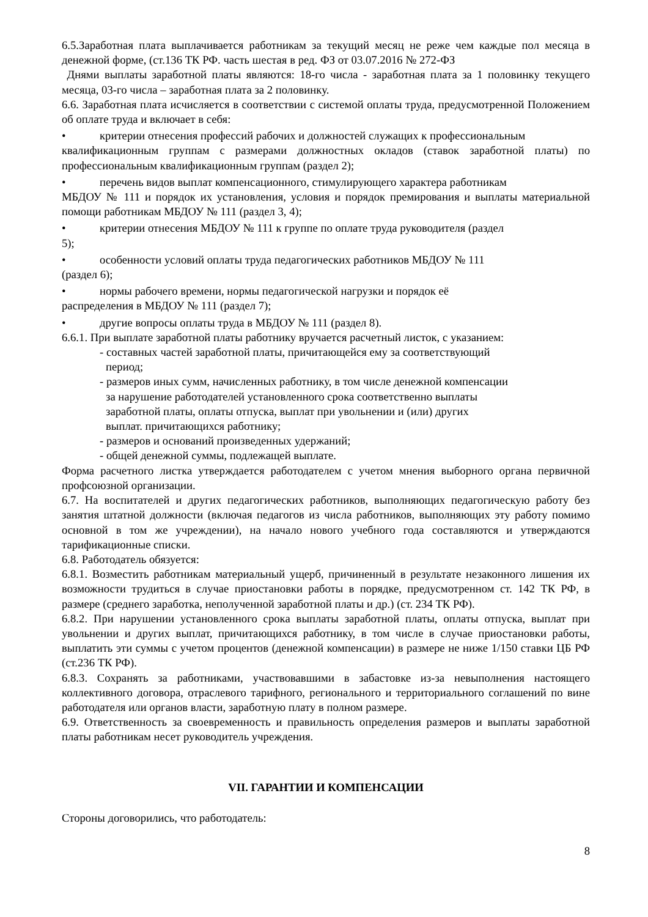6.5.Заработная плата выплачивается работникам за текущий месяц не реже чем каждые пол месяца в денежной форме, (ст.136 ТК РФ. часть шестая в ред. ФЗ от 03.07.2016 № 272-ФЗ
Днями выплаты заработной платы являются: 18-го числа - заработная плата за 1 половинку текущего месяца, 03-го числа – заработная плата за 2 половинку.
6.6. Заработная плата исчисляется в соответствии с системой оплаты труда, предусмотренной Положением об оплате труда и включает в себя:
• критерии отнесения профессий рабочих и должностей служащих к профессиональным
квалификационным группам с размерами должностных окладов (ставок заработной платы) по профессиональным квалификационным группам (раздел 2);
• перечень видов выплат компенсационного, стимулирующего характера работникам
МБДОУ № 111 и порядок их установления, условия и порядок премирования и выплаты материальной помощи работникам МБДОУ № 111 (раздел 3, 4);
• критерии отнесения МБДОУ № 111 к группе по оплате труда руководителя (раздел
5);
• особенности условий оплаты труда педагогических работников МБДОУ № 111
(раздел 6);
• нормы рабочего времени, нормы педагогической нагрузки и порядок её
распределения в МБДОУ № 111 (раздел 7);
• другие вопросы оплаты труда в МБДОУ № 111 (раздел 8).
6.6.1. При выплате заработной платы работнику вручается расчетный листок, с указанием:
- составных частей заработной платы, причитающейся ему за соответствующий
период;
- размеров иных сумм, начисленных работнику, в том числе денежной компенсации
за нарушение работодателей установленного срока соответственно выплаты
заработной платы, оплаты отпуска, выплат при увольнении и (или) других
выплат. причитающихся работнику;
- размеров и оснований произведенных удержаний;
- общей денежной суммы, подлежащей выплате.
Форма расчетного листка утверждается работодателем с учетом мнения выборного органа первичной профсоюзной организации.
6.7. На воспитателей и других педагогических работников, выполняющих педагогическую работу без занятия штатной должности (включая педагогов из числа работников, выполняющих эту работу помимо основной в том же учреждении), на начало нового учебного года составляются и утверждаются тарификационные списки.
6.8. Работодатель обязуется:
6.8.1. Возместить работникам материальный ущерб, причиненный в результате незаконного лишения их возможности трудиться в случае приостановки работы в порядке, предусмотренном ст. 142 ТК РФ, в размере (среднего заработка, неполученной заработной платы и др.) (ст. 234 ТК РФ).
6.8.2. При нарушении установленного срока выплаты заработной платы, оплаты отпуска, выплат при увольнении и других выплат, причитающихся работнику, в том числе в случае приостановки работы, выплатить эти суммы с учетом процентов (денежной компенсации) в размере не ниже 1/150 ставки ЦБ РФ (ст.236 ТК РФ).
6.8.3. Сохранять за работниками, участвовавшими в забастовке из-за невыполнения настоящего коллективного договора, отраслевого тарифного, регионального и территориального соглашений по вине работодателя или органов власти, заработную плату в полном размере.
6.9. Ответственность за своевременность и правильность определения размеров и выплаты заработной платы работникам несет руководитель учреждения.
VII. ГАРАНТИИ И КОМПЕНСАЦИИ
Стороны договорились, что работодатель:
8